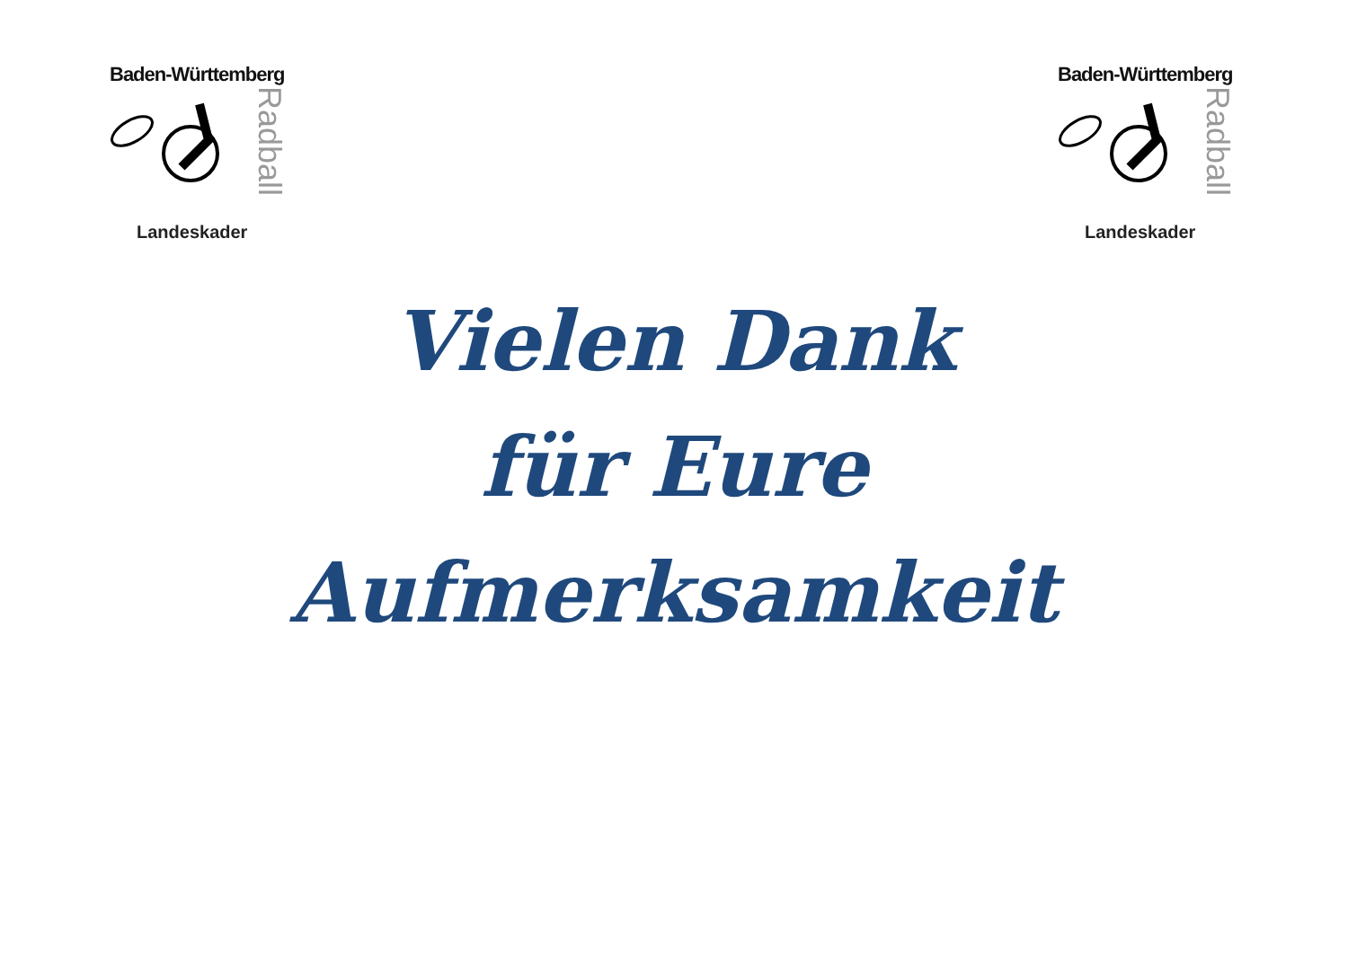Baden-Württemberg
Radball
Landeskader
Baden-Württemberg
Radball
Landeskader
Vielen Dank
für Eure
Aufmerksamkeit